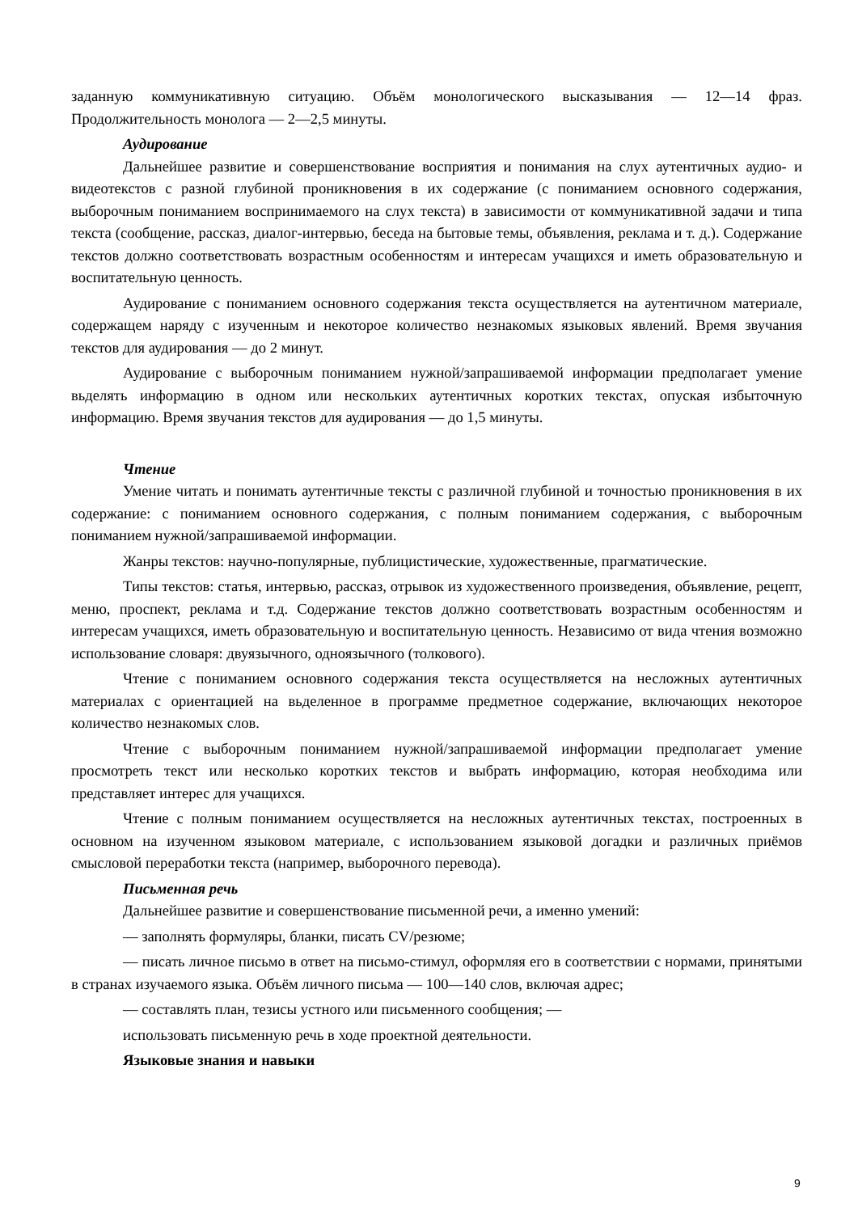заданную коммуникативную ситуацию. Объём монологического высказывания — 12—14 фраз. Продолжительность монолога — 2—2,5 минуты.
Аудирование
Дальнейшее развитие и совершенствование восприятия и понимания на слух аутентичных аудио- и видеотекстов с разной глубиной проникновения в их содержание (с пониманием основного содержания, выборочным пониманием воспринимаемого на слух текста) в зависимости от коммуникативной задачи и типа текста (сообщение, рассказ, диалог-интервью, беседа на бытовые темы, объявления, реклама и т. д.). Содержание текстов должно соответствовать возрастным особенностям и интересам учащихся и иметь образовательную и воспитательную ценность.
Аудирование с пониманием основного содержания текста осуществляется на аутентичном материале, содержащем наряду с изученным и некоторое количество незнакомых языковых явлений. Время звучания текстов для аудирования — до 2 минут.
Аудирование с выборочным пониманием нужной/запрашиваемой информации предполагает умение вьделять информацию в одном или нескольких аутентичных коротких текстах, опуская избыточную информацию. Время звучания текстов для аудирования — до 1,5 минуты.
Чтение
Умение читать и понимать аутентичные тексты с различной глубиной и точностью проникновения в их содержание: с пониманием основного содержания, с полным пониманием содержания, с выборочным пониманием нужной/запрашиваемой информации.
Жанры текстов: научно-популярные, публицистические, художественные, прагматические.
Типы текстов: статья, интервью, рассказ, отрывок из художественного произведения, объявление, рецепт, меню, проспект, реклама и т.д. Содержание текстов должно соответствовать возрастным особенностям и интересам учащихся, иметь образовательную и воспитательную ценность. Независимо от вида чтения возможно использование словаря: двуязычного, одноязычного (толкового).
Чтение с пониманием основного содержания текста осуществляется на несложных аутентичных материалах с ориентацией на вьделенное в программе предметное содержание, включающих некоторое количество незнакомых слов.
Чтение с выборочным пониманием нужной/запрашиваемой информации предполагает умение просмотреть текст или несколько коротких текстов и выбрать информацию, которая необходима или представляет интерес для учащихся.
Чтение с полным пониманием осуществляется на несложных аутентичных текстах, построенных в основном на изученном языковом материале, с использованием языковой догадки и различных приёмов смысловой переработки текста (например, выборочного перевода).
Письменная речь
Дальнейшее развитие и совершенствование письменной речи, а именно умений:
— заполнять формуляры, бланки, писать CV/резюме;
— писать личное письмо в ответ на письмо-стимул, оформляя его в соответствии с нормами, принятыми в странах изучаемого языка. Объём личного письма — 100—140 слов, включая адрес;
— составлять план, тезисы устного или письменного сообщения; —
использовать письменную речь в ходе проектной деятельности.
Языковые знания и навыки
9